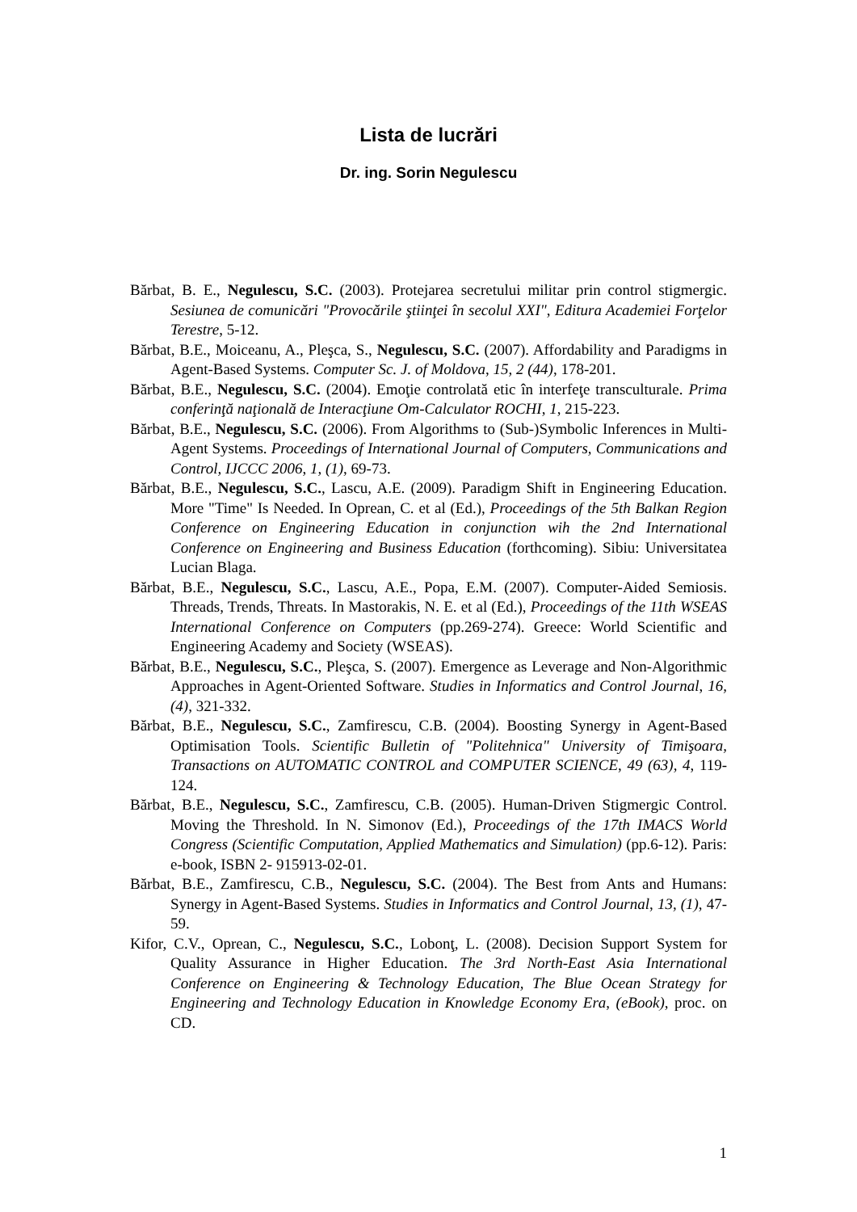Lista de lucrări
Dr. ing. Sorin Negulescu
Bărbat, B. E., Negulescu, S.C. (2003). Protejarea secretului militar prin control stigmergic. Sesiunea de comunicări "Provocările ştiinţei în secolul XXI", Editura Academiei Forţelor Terestre, 5-12.
Bărbat, B.E., Moiceanu, A., Pleşca, S., Negulescu, S.C. (2007). Affordability and Paradigms in Agent-Based Systems. Computer Sc. J. of Moldova, 15, 2 (44), 178-201.
Bărbat, B.E., Negulescu, S.C. (2004). Emoţie controlată etic în interfeţe transculturale. Prima conferinţă naţională de Interacţiune Om-Calculator ROCHI, 1, 215-223.
Bărbat, B.E., Negulescu, S.C. (2006). From Algorithms to (Sub-)Symbolic Inferences in Multi-Agent Systems. Proceedings of International Journal of Computers, Communications and Control, IJCCC 2006, 1, (1), 69-73.
Bărbat, B.E., Negulescu, S.C., Lascu, A.E. (2009). Paradigm Shift in Engineering Education. More "Time" Is Needed. In Oprean, C. et al (Ed.), Proceedings of the 5th Balkan Region Conference on Engineering Education in conjunction wih the 2nd International Conference on Engineering and Business Education (forthcoming). Sibiu: Universitatea Lucian Blaga.
Bărbat, B.E., Negulescu, S.C., Lascu, A.E., Popa, E.M. (2007). Computer-Aided Semiosis. Threads, Trends, Threats. In Mastorakis, N. E. et al (Ed.), Proceedings of the 11th WSEAS International Conference on Computers (pp.269-274). Greece: World Scientific and Engineering Academy and Society (WSEAS).
Bărbat, B.E., Negulescu, S.C., Pleşca, S. (2007). Emergence as Leverage and Non-Algorithmic Approaches in Agent-Oriented Software. Studies in Informatics and Control Journal, 16, (4), 321-332.
Bărbat, B.E., Negulescu, S.C., Zamfirescu, C.B. (2004). Boosting Synergy in Agent-Based Optimisation Tools. Scientific Bulletin of "Politehnica" University of Timişoara, Transactions on AUTOMATIC CONTROL and COMPUTER SCIENCE, 49 (63), 4, 119-124.
Bărbat, B.E., Negulescu, S.C., Zamfirescu, C.B. (2005). Human-Driven Stigmergic Control. Moving the Threshold. In N. Simonov (Ed.), Proceedings of the 17th IMACS World Congress (Scientific Computation, Applied Mathematics and Simulation) (pp.6-12). Paris: e-book, ISBN 2- 915913-02-01.
Bărbat, B.E., Zamfirescu, C.B., Negulescu, S.C. (2004). The Best from Ants and Humans: Synergy in Agent-Based Systems. Studies in Informatics and Control Journal, 13, (1), 47-59.
Kifor, C.V., Oprean, C., Negulescu, S.C., Lobonţ, L. (2008). Decision Support System for Quality Assurance in Higher Education. The 3rd North-East Asia International Conference on Engineering & Technology Education, The Blue Ocean Strategy for Engineering and Technology Education in Knowledge Economy Era, (eBook), proc. on CD.
1